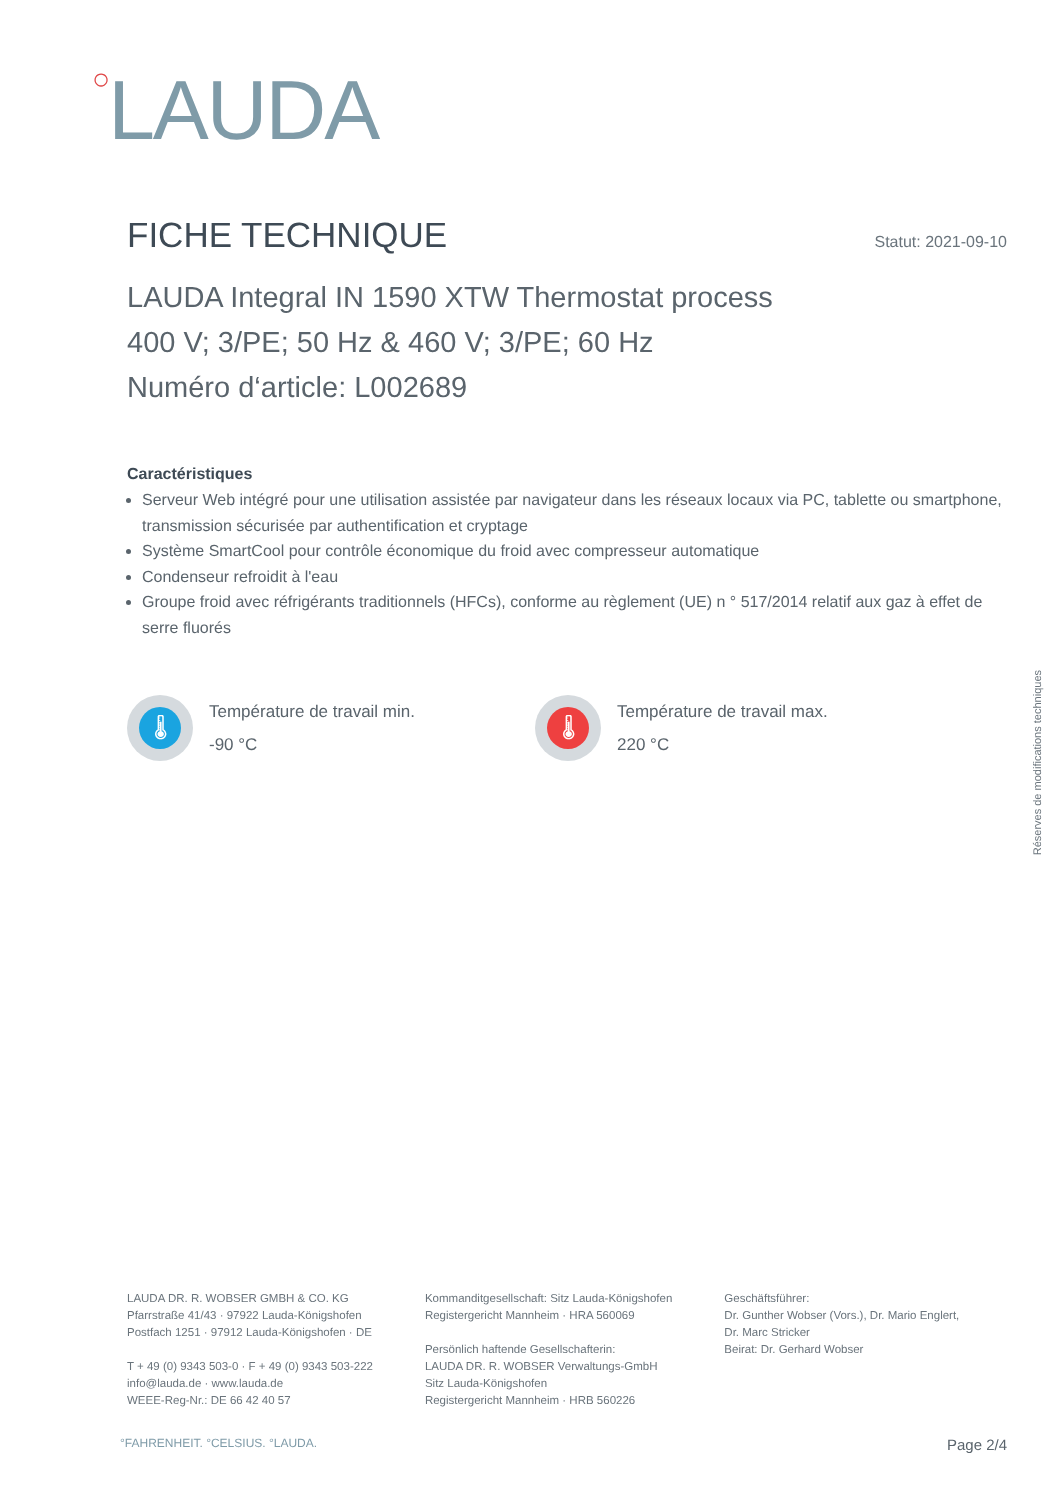○LAUDA
FICHE TECHNIQUE Statut: 2021-09-10
LAUDA Integral IN 1590 XTW Thermostat process
400 V; 3/PE; 50 Hz & 460 V; 3/PE; 60 Hz
Numéro d‘article: L002689
Caractéristiques
Serveur Web intégré pour une utilisation assistée par navigateur dans les réseaux locaux via PC, tablette ou smartphone, transmission sécurisée par authentification et cryptage
Système SmartCool pour contrôle économique du froid avec compresseur automatique
Condenseur refroidit à l'eau
Groupe froid avec réfrigérants traditionnels (HFCs), conforme au règlement (UE) n ° 517/2014 relatif aux gaz à effet de serre fluorés
🌡
Température de travail min.
-90 °C
🌡
Température de travail max.
220 °C
Réserves de modifications techniques
LAUDA DR. R. WOBSER GMBH & CO. KG
Pfarrstraße 41/43 · 97922 Lauda-Königshofen
Postfach 1251 · 97912 Lauda-Königshofen · DE
T + 49 (0) 9343 503-0 · F + 49 (0) 9343 503-222
info@lauda.de · www.lauda.de
WEEE-Reg-Nr.: DE 66 42 40 57
Kommanditgesellschaft: Sitz Lauda-Königshofen
Registergericht Mannheim · HRA 560069
Persönlich haftende Gesellschafterin:
LAUDA DR. R. WOBSER Verwaltungs-GmbH
Sitz Lauda-Königshofen
Registergericht Mannheim · HRB 560226
Geschäftsführer:
Dr. Gunther Wobser (Vors.), Dr. Mario Englert,
Dr. Marc Stricker
Beirat: Dr. Gerhard Wobser
°FAHRENHEIT. °CELSIUS. °LAUDA. Page 2/4